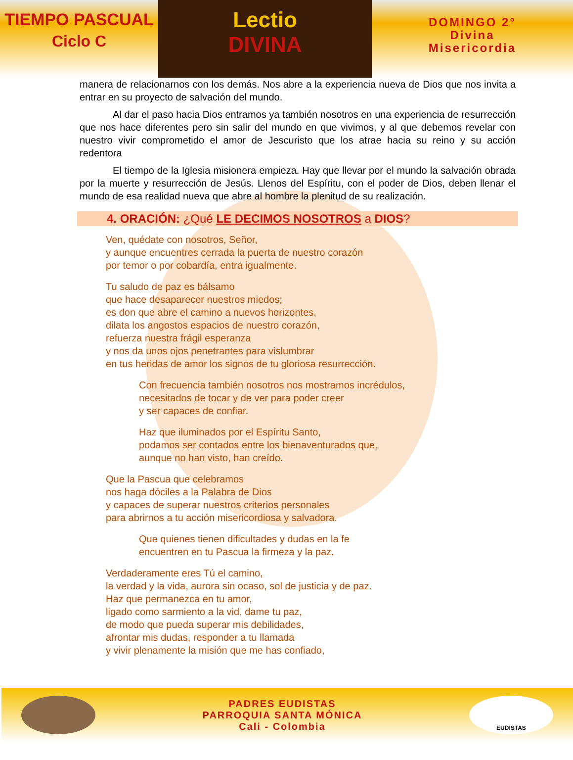TIEMPO PASCUAL
Ciclo C
Lectio
DIVINA
DOMINGO 2°
Divina
Misericordia
manera de relacionarnos con los demás. Nos abre a la experiencia nueva de Dios que nos invita a entrar en su proyecto de salvación del mundo.
Al dar el paso hacia Dios entramos ya también nosotros en una experiencia de resurrección que nos hace diferentes pero sin salir del mundo en que vivimos, y al que debemos revelar con nuestro vivir comprometido el amor de Jescuristo que los atrae hacia su reino y su acción redentora
El tiempo de la Iglesia misionera empieza. Hay que llevar por el mundo la salvación obrada por la muerte y resurrección de Jesús. Llenos del Espíritu, con el poder de Dios, deben llenar el mundo de esa realidad nueva que abre al hombre la plenitud de su realización.
4. ORACIÓN: ¿Qué LE DECIMOS NOSOTROS a DIOS?
Ven, quédate con nosotros, Señor,
y aunque encuentres cerrada la puerta de nuestro corazón
por temor o por cobardía, entra igualmente.
Tu saludo de paz es bálsamo
que hace desaparecer nuestros miedos;
es don que abre el camino a nuevos horizontes,
dilata los angostos espacios de nuestro corazón,
refuerza nuestra frágil esperanza
y nos da unos ojos penetrantes para vislumbrar
en tus heridas de amor los signos de tu gloriosa resurrección.
Con frecuencia también nosotros nos mostramos incrédulos,
necesitados de tocar y de ver para poder creer
y ser capaces de confiar.
Haz que iluminados por el Espíritu Santo,
podamos ser contados entre los bienaventurados que,
aunque no han visto, han creído.
Que la Pascua que celebramos
nos haga dóciles a la Palabra de Dios
y capaces de superar nuestros criterios personales
para abrirnos a tu acción misericordiosa y salvadora.
Que quienes tienen dificultades y dudas en la fe
encuentren en tu Pascua la firmeza y la paz.
Verdaderamente eres Tú el camino,
la verdad y la vida, aurora sin ocaso, sol de justicia y de paz.
Haz que permanezca en tu amor,
ligado como sarmiento a la vid, dame tu paz,
de modo que pueda superar mis debilidades,
afrontar mis dudas, responder a tu llamada
y vivir plenamente la misión que me has confiado,
PADRES EUDISTAS
PARROQUIA SANTA MÓNICA
Cali - Colombia
EUDISTAS